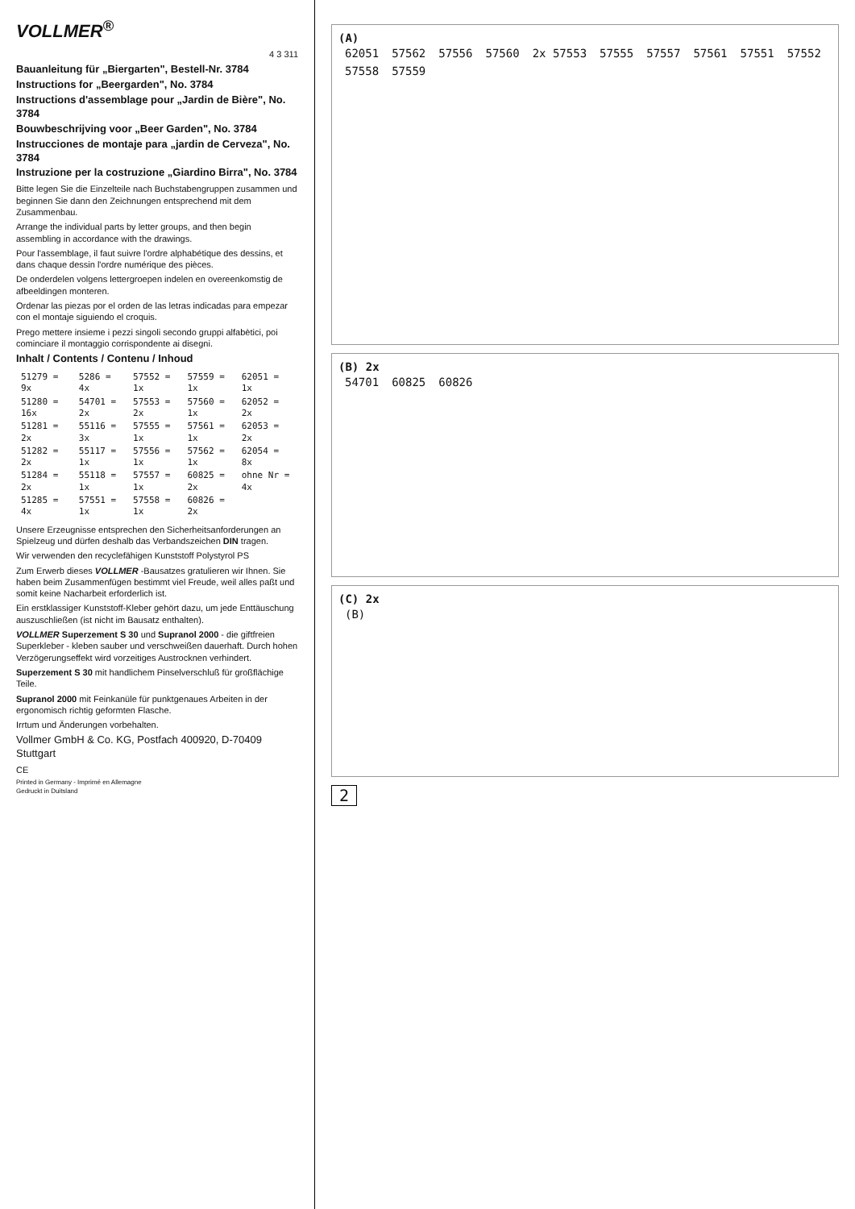VOLLMER<sup>®</sup>
4 3 311
Bauanleitung für „Biergarten", Bestell-Nr. 3784
Instructions for „Beergarden", No. 3784
Instructions d'assemblage pour „Jardin de Bière", No. 3784
Bouwbeschrijving voor „Beer Garden", No. 3784
Instrucciones de montaje para „jardin de Cerveza", No. 3784
Instruzione per la costruzione „Giardino Birra", No. 3784
Bitte legen Sie die Einzelteile nach Buchstabengruppen zusammen und beginnen Sie dann den Zeichnungen entsprechend mit dem Zusammenbau.
Arrange the individual parts by letter groups, and then begin assembling in accordance with the drawings.
Pour l'assemblage, il faut suivre l'ordre alphabétique des dessins, et dans chaque dessin l'ordre numérique des pièces.
De onderdelen volgens lettergroepen indelen en overeenkomstig de afbeeldingen monteren.
Ordenar las piezas por el orden de las letras indicadas para empezar con el montaje siguiendo el croquis.
Prego mettere insieme i pezzi singoli secondo gruppi alfabètici, poi cominciare il montaggio corrispondente ai disegni.
Inhalt / Contents / Contenu / Inhoud
| 51279 = 9x | 5286 = 4x | 57552 = 1x | 57559 = 1x | 62051 = 1x |
| 51280 = 16x | 54701 = 2x | 57553 = 2x | 57560 = 1x | 62052 = 2x |
| 51281 = 2x | 55116 = 3x | 57555 = 1x | 57561 = 1x | 62053 = 2x |
| 51282 = 2x | 55117 = 1x | 57556 = 1x | 57562 = 1x | 62054 = 8x |
| 51284 = 2x | 55118 = 1x | 57557 = 1x | 60825 = 2x | ohne Nr = 4x |
| 51285 = 4x | 57551 = 1x | 57558 = 1x | 60826 = 2x | |
Unsere Erzeugnisse entsprechen den Sicherheitsanforderungen an Spielzeug und dürfen deshalb das Verbandszeichen DIN tragen.
Wir verwenden den recyclefähigen Kunststoff Polystyrol PS
Zum Erwerb dieses VOLLMER -Bausatzes gratulieren wir Ihnen. Sie haben beim Zusammenfügen bestimmt viel Freude, weil alles paßt und somit keine Nacharbeit erforderlich ist.
Ein erstklassiger Kunststoff-Kleber gehört dazu, um jede Enttäuschung auszuschließen (ist nicht im Bausatz enthalten).
VOLLMER Superzement S 30 und Supranol 2000 - die giftfreien Superkleber - kleben sauber und verschweißen dauerhaft. Durch hohen Verzögerungseffekt wird vorzeitiges Austrocknen verhindert.
Superzement S 30 mit handlichem Pinselverschluß für großflächige Teile.
Supranol 2000 mit Feinkanüle für punktgenaues Arbeiten in der ergonomisch richtig geformten Flasche.
Irrtum und Änderungen vorbehalten.
Vollmer GmbH & Co. KG, Postfach 400920, D-70409 Stuttgart
CE
Printed in Germany - Imprimé en Allemagne
Gedruckt in Duitsland
(A)
62051 57562 57556 57560 2x 57553 57555 57557 57561 57551 57552 57558 57559
(B) 2x
54701 60825 60826
(C) 2x
(B)
2